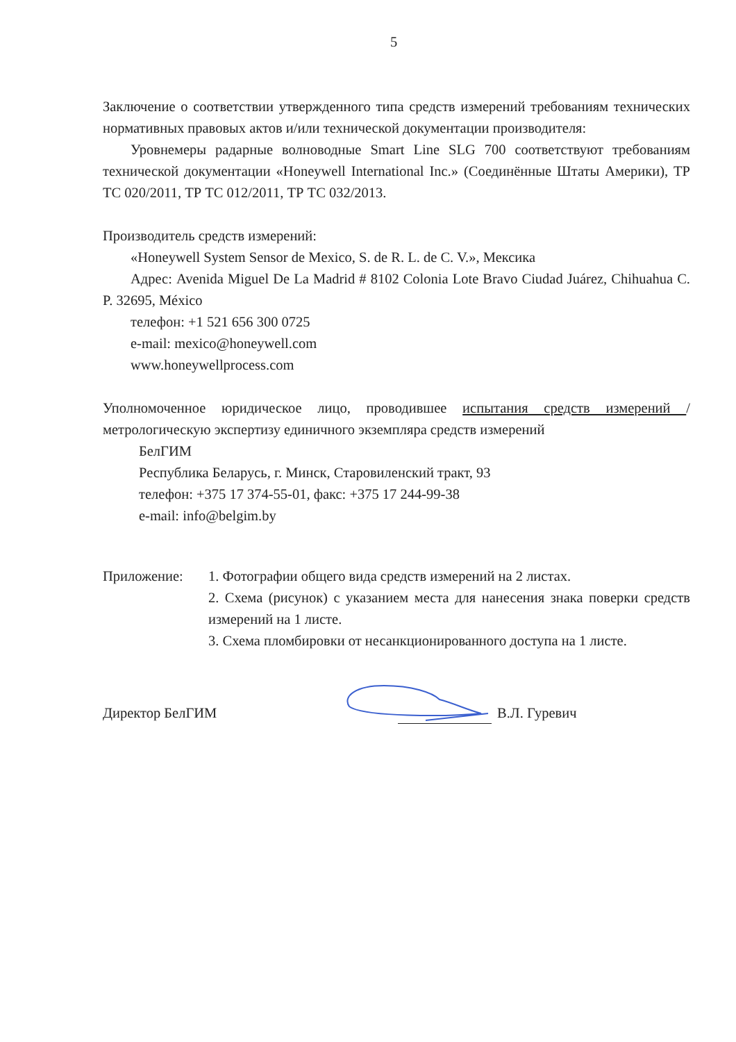5
Заключение о соответствии утвержденного типа средств измерений требованиям технических нормативных правовых актов и/или технической документации производителя:
Уровнемеры радарные волноводные Smart Line SLG 700 соответствуют требованиям технической документации «Honeywell International Inc.» (Соединённые Штаты Америки), ТР ТС 020/2011, ТР ТС 012/2011, ТР ТС 032/2013.
Производитель средств измерений:
«Honeywell System Sensor de Mexico, S. de R. L. de C. V.», Мексика
Адрес: Avenida Miguel De La Madrid # 8102 Colonia Lote Bravo Ciudad Juárez, Chihuahua C. P. 32695, México
телефон: +1 521 656 300 0725
e-mail: mexico@honeywell.com
www.honeywellprocess.com
Уполномоченное юридическое лицо, проводившее испытания средств измерений /метрологическую экспертизу единичного экземпляра средств измерений
БелГИМ
Республика Беларусь, г. Минск, Старовиленский тракт, 93
телефон: +375 17 374-55-01, факс: +375 17 244-99-38
e-mail: info@belgim.by
Приложение: 1. Фотографии общего вида средств измерений на 2 листах.
2. Схема (рисунок) с указанием места для нанесения знака поверки средств измерений на 1 листе.
3. Схема пломбировки от несанкционированного доступа на 1 листе.
Директор БелГИМ
В.Л. Гуревич